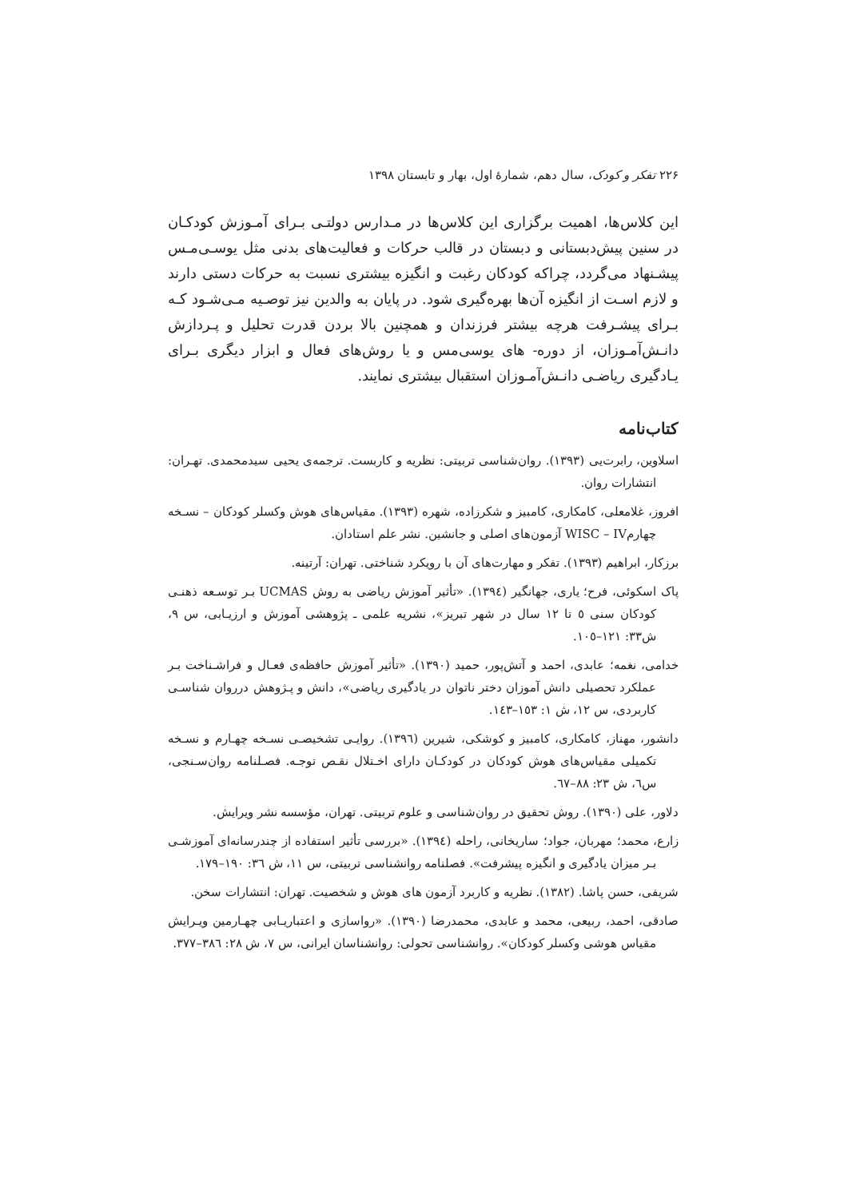۲۲۶ تفکر و کودک، سال دهم، شمارهٔ اول، بهار و تابستان ۱۳۹۸
این کلاس‌ها، اهمیت برگزاری این کلاس‌ها در مـدارس دولتـی بـرای آمـوزش کودکـان در سنین پیش‌دبستانی و دبستان در قالب حرکات و فعالیت‌های بدنی مثل یوسـی‌مـس پیشـنهاد می‌گردد، چراکه کودکان رغبت و انگیزه بیشتری نسبت به حرکات دستی دارند و لازم اسـت از انگیزه آن‌ها بهره‌گیری شود. در پایان به والدین نیز توصـیه مـی‌شـود کـه بـرای پیشـرفت هرچه بیشتر فرزندان و همچنین بالا بردن قدرت تحلیل و پـردازش دانـش‌آمـوزان، از دوره‌- های یوسی‌مس و یا روش‌های فعال و ابزار دیگری بـرای یـادگیری ریاضـی دانـش‌آمـوزان استقبال بیشتری نمایند.
کتاب‌نامه
اسلاوین، رابرت‌یی (۱۳۹۳). روان‌شناسی تربیتی: نظریه و کاربست. ترجمه‌ی یحیی سیدمحمدی. تهـران: انتشارات روان.
افروز، غلامعلی، کامکاری، کامبیز و شکرزاده، شهره (۱۳۹۳). مقیاس‌های هوش وکسلر کودکان – نسـخه چهارمWISC – IV آزمون‌های اصلی و جانشین. نشر علم استادان.
برزکار، ابراهیم (۱۳۹۳). تفکر و مهارت‌های آن با رویکرد شناختی. تهران: آرتینه.
پاک اسکوئی، فرح؛ یاری، جهانگیر (۱۳۹٤). «تأثیر آموزش ریاضی به روش UCMAS بـر توسـعه ذهنـی کودکان سنی ٥ تا ۱۲ سال در شهر تبریز»، نشریه علمی ـ پژوهشی آموزش و ارزیـابی، س ۹، ش۳۳: ۱۲۱–۱۰٥.
خدامی، نغمه؛ عابدی، احمد و آتش‌پور، حمید (۱۳۹۰). «تأثیر آموزش حافظه‌ی فعـال و فراشـناخت بـر عملکرد تحصیلی دانش آموزان دختر ناتوان در یادگیری ریاضی»، دانش و پـژوهش درروان شناسـی کاربردی، س ۱۲، ش ۱: ۱٥۳–۱٤۳.
دانشور، مهناز، کامکاری، کامبیز و کوشکی، شیرین (۱۳۹٦). روایـی تشخیصـی نسـخه چهـارم و نسـخه تکمیلی مقیاس‌های هوش کودکان در کودکـان دارای اخـتلال نقـص توجـه. فصـلنامه روان‌سـنجی، س٦، ش ۲۳: ۸۸–٦۷.
دلاور، علی (۱۳۹۰). روش تحقیق در روان‌شناسی و علوم تربیتی. تهران، مؤسسه نشر ویرایش.
زارع، محمد؛ مهربان، جواد؛ ساریخانی، راحله (۱۳۹٤). «بررسی تأثیر استفاده از چندرسانه‌ای آموزشـی بـر میزان یادگیری و انگیزه پیشرفت». فصلنامه روانشناسی تربیتی، س ۱۱، ش ۳٦: ۱۹۰–۱۷۹.
شریفی، حسن پاشا. (۱۳۸۲). نظریه و کاربرد آزمون های هوش و شخصیت. تهران: انتشارات سخن.
صادقی، احمد، ربیعی، محمد و عابدی، محمدرضا (۱۳۹۰). «رواسازی و اعتباریـابی چهـارمین ویـرایش مقیاس هوشی وکسلر کودکان». روانشناسی تحولی: روانشناسان ایرانی، س ۷، ش ۲۸: ۳۸٦–۳۷۷.